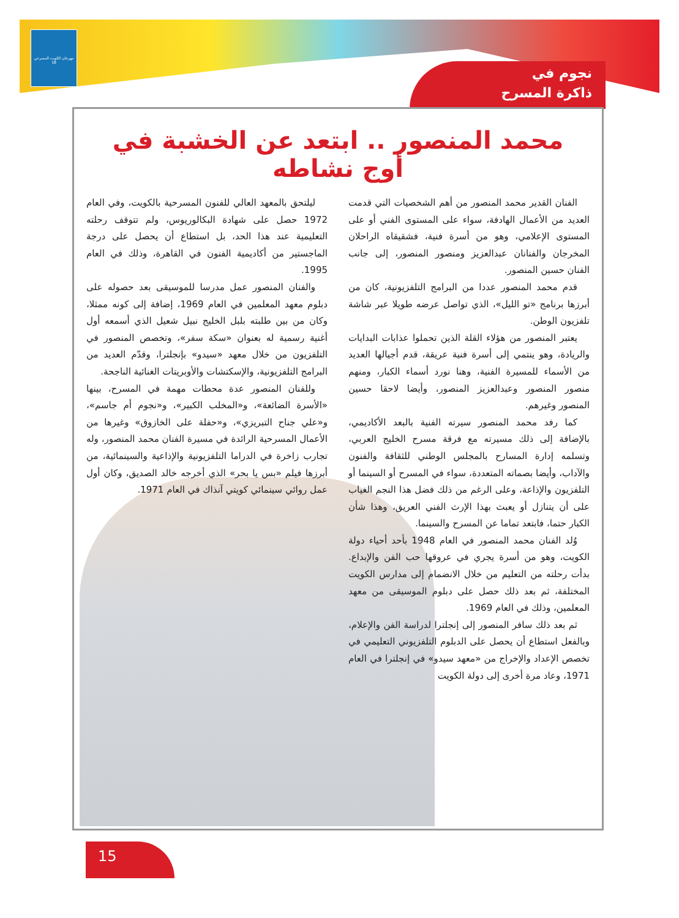مهرجان الكويت المسرحي 18
نجوم في
ذاكرة المسرح
محمد المنصور .. ابتعد عن الخشبة في أوج نشاطه
الفنان القدير محمد المنصور من أهم الشخصيات التي قدمت العديد من الأعمال الهادفة، سواء على المستوى الفني أو على المستوى الإعلامي، وهو من أسرة فنية، فشقيقاه الراحلان المخرجان والفنانان عبدالعزيز ومنصور المنصور، إلى جانب الفنان حسين المنصور.
قدم محمد المنصور عددا من البرامج التلفزيونية، كان من أبرزها برنامج «تو الليل»، الذي تواصل عرضه طويلا عبر شاشة تلفزيون الوطن.
يعتبر المنصور من هؤلاء القلة الذين تحملوا عذابات البدايات والريادة، وهو ينتمي إلى أسرة فنية عريقة، قدم أجيالها العديد من الأسماء للمسيرة الفنية، وهنا نورد أسماء الكبار، ومنهم منصور المنصور وعبدالعزيز المنصور، وأيضا لاحقا حسين المنصور وغيرهم.
كما رفد محمد المنصور سيرته الفنية بالبعد الأكاديمي، بالإضافة إلى ذلك مسيرته مع فرقة مسرح الخليج العربي، وتسلمه إدارة المسارح بالمجلس الوطني للثقافة والفنون والآداب، وأيضا بصماته المتعددة، سواء في المسرح أو السينما أو التلفزيون والإذاعة، وعلى الرغم من ذلك فضل هذا النجم الغياب على أن يتنازل أو يعبث بهذا الإرث الفني العريق، وهذا شأن الكبار حتما، فابتعد تماما عن المسرح والسينما.
وُلد الفنان محمد المنصور في العام 1948 بأحد أحياء دولة الكويت، وهو من أسرة يجري في عروقها حب الفن والإبداع. بدأت رحلته من التعليم من خلال الانضمام إلى مدارس الكويت المختلفة، ثم بعد ذلك حصل على دبلوم الموسيقى من معهد المعلمين، وذلك في العام 1969.
ثم بعد ذلك سافر المنصور إلى إنجلترا لدراسة الفن والإعلام، وبالفعل استطاع أن يحصل على الدبلوم التلفزيوني التعليمي في تخصص الإعداد والإخراج من «معهد سيدو» في إنجلترا في العام 1971، وعاد مرة أخرى إلى دولة الكويت
ليلتحق بالمعهد العالي للفنون المسرحية بالكويت، وفي العام 1972 حصل على شهادة البكالوريوس، ولم تتوقف رحلته التعليمية عند هذا الحد، بل استطاع أن يحصل على درجة الماجستير من أكاديمية الفنون في القاهرة، وذلك في العام 1995.
والفنان المنصور عمل مدرسا للموسيقى بعد حصوله على دبلوم معهد المعلمين في العام 1969، إضافة إلى كونه ممثلا، وكان من بين طلبته بلبل الخليج نبيل شعيل الذي أسمعه أول أغنية رسمية له بعنوان «سكة سفر»، وتخصص المنصور في التلفزيون من خلال معهد «سيدو» بإنجلترا، وقدّم العديد من البرامج التلفزيونية، والإسكتشات والأوبريتات الغنائية الناجحة.
وللفنان المنصور عدة محطات مهمة في المسرح، بينها «الأسرة الضائعة»، و«المخلب الكبير»، و«نجوم أم جاسم»، و«علي جناح التبريزي»، و«حفلة على الخازوق» وغيرها من الأعمال المسرحية الرائدة في مسيرة الفنان محمد المنصور، وله تجارب زاخرة في الدراما التلفزيونية والإذاعية والسينمائية، من أبرزها فيلم «بس يا بحر» الذي أخرجه خالد الصديق، وكان أول عمل روائي سينمائي كويتي آنذاك في العام 1971.
15